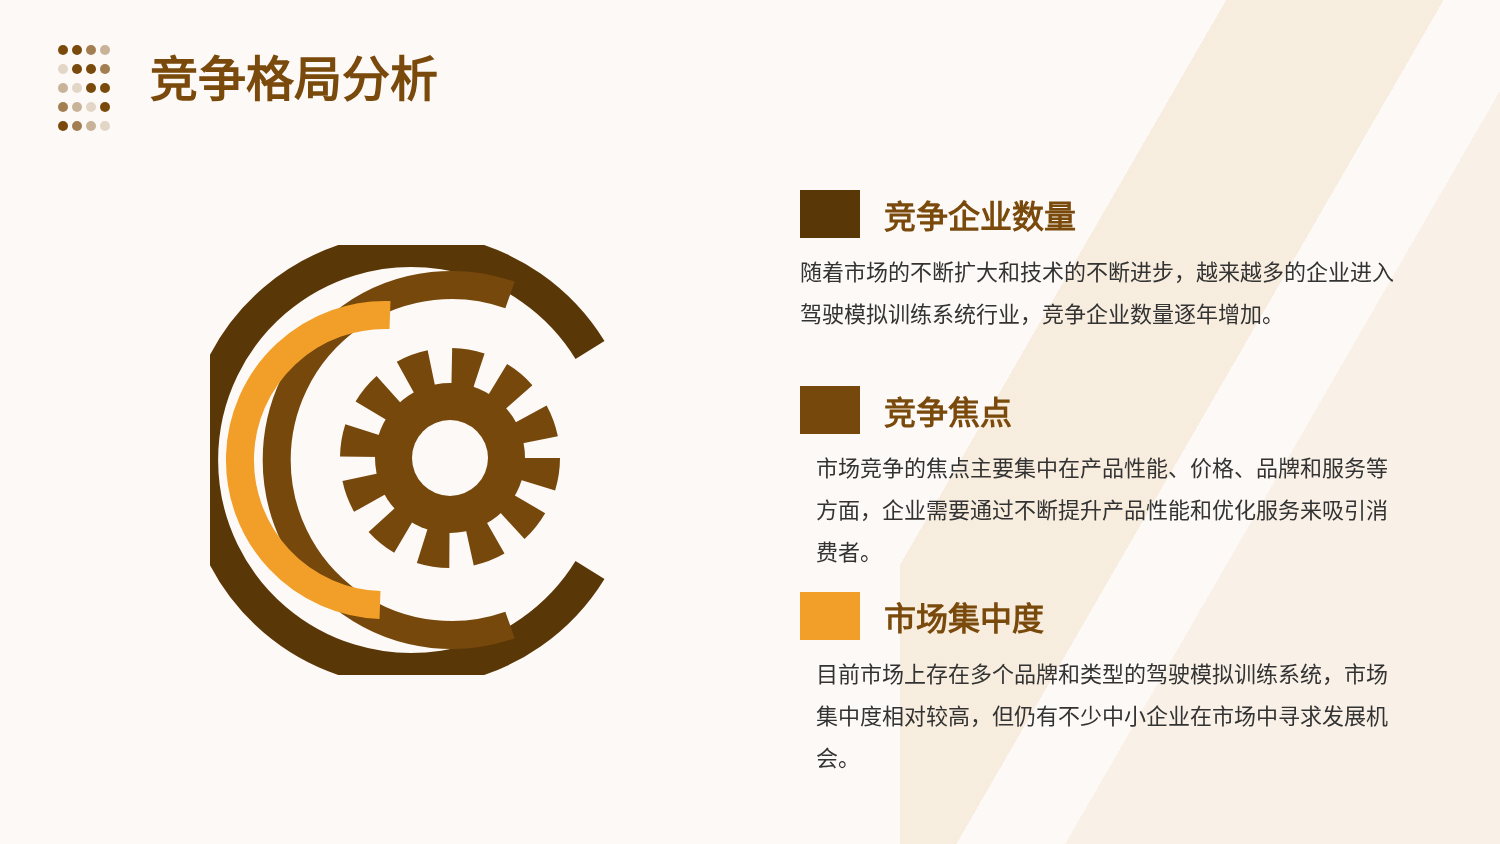竞争格局分析
竞争企业数量
随着市场的不断扩大和技术的不断进步，越来越多的企业进入驾驶模拟训练系统行业，竞争企业数量逐年增加。
竞争焦点
市场竞争的焦点主要集中在产品性能、价格、品牌和服务等方面，企业需要通过不断提升产品性能和优化服务来吸引消费者。
市场集中度
目前市场上存在多个品牌和类型的驾驶模拟训练系统，市场集中度相对较高，但仍有不少中小企业在市场中寻求发展机会。